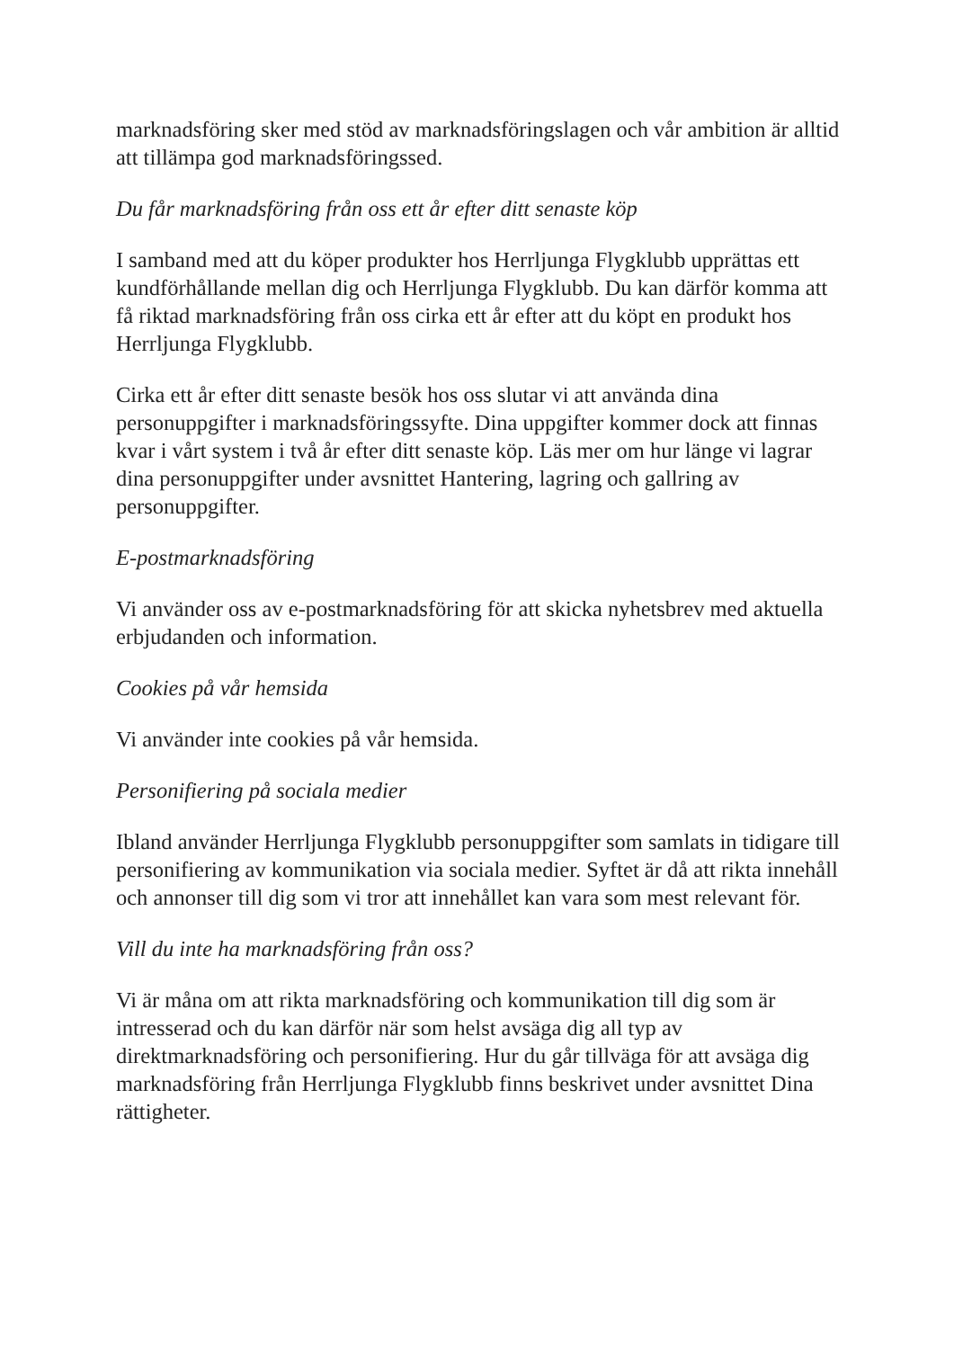marknadsföring sker med stöd av marknadsföringslagen och vår ambition är alltid att tillämpa god marknadsföringssed.
Du får marknadsföring från oss ett år efter ditt senaste köp
I samband med att du köper produkter hos Herrljunga Flygklubb upprättas ett kundförhållande mellan dig och Herrljunga Flygklubb. Du kan därför komma att få riktad marknadsföring från oss cirka ett år efter att du köpt en produkt hos Herrljunga Flygklubb.
Cirka ett år efter ditt senaste besök hos oss slutar vi att använda dina personuppgifter i marknadsföringssyfte. Dina uppgifter kommer dock att finnas kvar i vårt system i två år efter ditt senaste köp. Läs mer om hur länge vi lagrar dina personuppgifter under avsnittet Hantering, lagring och gallring av personuppgifter.
E-postmarknadsföring
Vi använder oss av e-postmarknadsföring för att skicka nyhetsbrev med aktuella erbjudanden och information.
Cookies på vår hemsida
Vi använder inte cookies på vår hemsida.
Personifiering på sociala medier
Ibland använder Herrljunga Flygklubb personuppgifter som samlats in tidigare till personifiering av kommunikation via sociala medier. Syftet är då att rikta innehåll och annonser till dig som vi tror att innehållet kan vara som mest relevant för.
Vill du inte ha marknadsföring från oss?
Vi är måna om att rikta marknadsföring och kommunikation till dig som är intresserad och du kan därför när som helst avsäga dig all typ av direktmarknadsföring och personifiering. Hur du går tillväga för att avsäga dig marknadsföring från Herrljunga Flygklubb finns beskrivet under avsnittet Dina rättigheter.